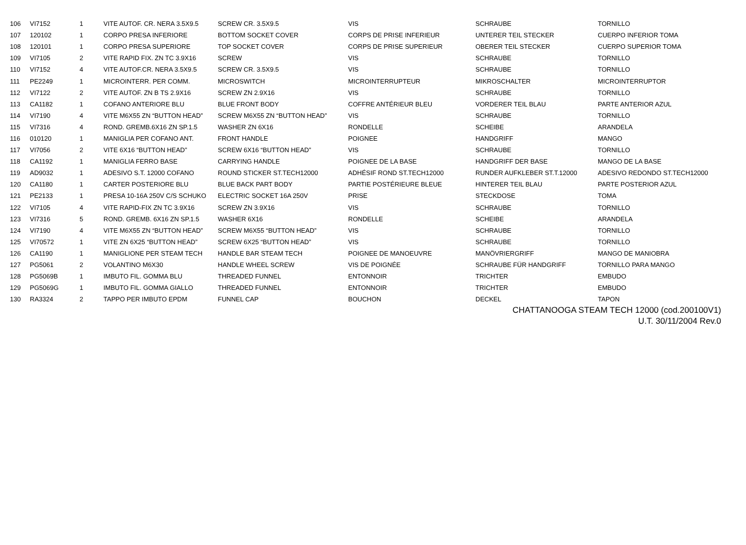| 106 | VI7152 | 1 | VITE AUTOF. CR. NERA 3.5X9.5 | SCREW CR. 3.5X9.5 | VIS | SCHRAUBE | TORNILLO |
| 107 | 120102 | 1 | CORPO PRESA INFERIORE | BOTTOM SOCKET COVER | CORPS DE PRISE INFERIEUR | UNTERER TEIL STECKER | CUERPO INFERIOR TOMA |
| 108 | 120101 | 1 | CORPO PRESA SUPERIORE | TOP SOCKET COVER | CORPS DE PRISE SUPERIEUR | OBERER TEIL STECKER | CUERPO SUPERIOR TOMA |
| 109 | VI7105 | 2 | VITE RAPID FIX. ZN TC 3.9X16 | SCREW | VIS | SCHRAUBE | TORNILLO |
| 110 | VI7152 | 4 | VITE AUTOF.CR. NERA 3.5X9.5 | SCREW CR. 3.5X9.5 | VIS | SCHRAUBE | TORNILLO |
| 111 | PE2249 | 1 | MICROINTERR. PER COMM. | MICROSWITCH | MICROINTERRUPTEUR | MIKROSCHALTER | MICROINTERRUPTOR |
| 112 | VI7122 | 2 | VITE AUTOF. ZN B TS 2.9X16 | SCREW ZN 2.9X16 | VIS | SCHRAUBE | TORNILLO |
| 113 | CA1182 | 1 | COFANO ANTERIORE BLU | BLUE FRONT BODY | COFFRE ANTÉRIEUR BLEU | VORDERER TEIL BLAU | PARTE ANTERIOR AZUL |
| 114 | VI7190 | 4 | VITE M6X55 ZN “BUTTON HEAD” | SCREW M6X55 ZN “BUTTON HEAD” | VIS | SCHRAUBE | TORNILLO |
| 115 | VI7316 | 4 | ROND. GREMB.6X16 ZN SP.1.5 | WASHER ZN 6X16 | RONDELLE | SCHEIBE | ARANDELA |
| 116 | 010120 | 1 | MANIGLIA PER COFANO ANT. | FRONT HANDLE | POIGNEE | HANDGRIFF | MANGO |
| 117 | VI7056 | 2 | VITE 6X16 “BUTTON HEAD” | SCREW 6X16 “BUTTON HEAD” | VIS | SCHRAUBE | TORNILLO |
| 118 | CA1192 | 1 | MANIGLIA FERRO BASE | CARRYING HANDLE | POIGNEE DE LA BASE | HANDGRIFF DER BASE | MANGO DE LA BASE |
| 119 | AD9032 | 1 | ADESIVO S.T. 12000 COFANO | ROUND STICKER ST.TECH12000 | ADHÉSIF ROND ST.TECH12000 | RUNDER AUFKLEBER ST.T.12000 | ADESIVO REDONDO ST.TECH12000 |
| 120 | CA1180 | 1 | CARTER POSTERIORE BLU | BLUE BACK PART BODY | PARTIE POSTÉRIEURE BLEUE | HINTERER TEIL BLAU | PARTE POSTERIOR AZUL |
| 121 | PE2133 | 1 | PRESA 10-16A 250V C/S SCHUKO | ELECTRIC SOCKET 16A 250V | PRISE | STECKDOSE | TOMA |
| 122 | VI7105 | 4 | VITE RAPID-FIX ZN TC 3.9X16 | SCREW ZN 3.9X16 | VIS | SCHRAUBE | TORNILLO |
| 123 | VI7316 | 5 | ROND. GREMB. 6X16 ZN SP.1.5 | WASHER 6X16 | RONDELLE | SCHEIBE | ARANDELA |
| 124 | VI7190 | 4 | VITE M6X55 ZN “BUTTON HEAD” | SCREW M6X55 “BUTTON HEAD” | VIS | SCHRAUBE | TORNILLO |
| 125 | VI70572 | 1 | VITE ZN 6X25 “BUTTON HEAD” | SCREW 6X25 “BUTTON HEAD” | VIS | SCHRAUBE | TORNILLO |
| 126 | CA1190 | 1 | MANIGLIONE PER STEAM TECH | HANDLE BAR STEAM TECH | POIGNEE DE MANOEUVRE | MANÖVRIERGRIFF | MANGO DE MANIOBRA |
| 127 | PG5061 | 2 | VOLANTINO M6X30 | HANDLE WHEEL SCREW | VIS DE POIGNÉE | SCHRAUBE FÜR HANDGRIFF | TORNILLO PARA MANGO |
| 128 | PG5069B | 1 | IMBUTO FIL. GOMMA BLU | THREADED FUNNEL | ENTONNOIR | TRICHTER | EMBUDO |
| 129 | PG5069G | 1 | IMBUTO FIL. GOMMA GIALLO | THREADED FUNNEL | ENTONNOIR | TRICHTER | EMBUDO |
| 130 | RA3324 | 2 | TAPPO PER IMBUTO EPDM | FUNNEL CAP | BOUCHON | DECKEL | TAPON |
CHATTANOOGA STEAM TECH 12000 (cod.200100V1)
U.T. 30/11/2004 Rev.0